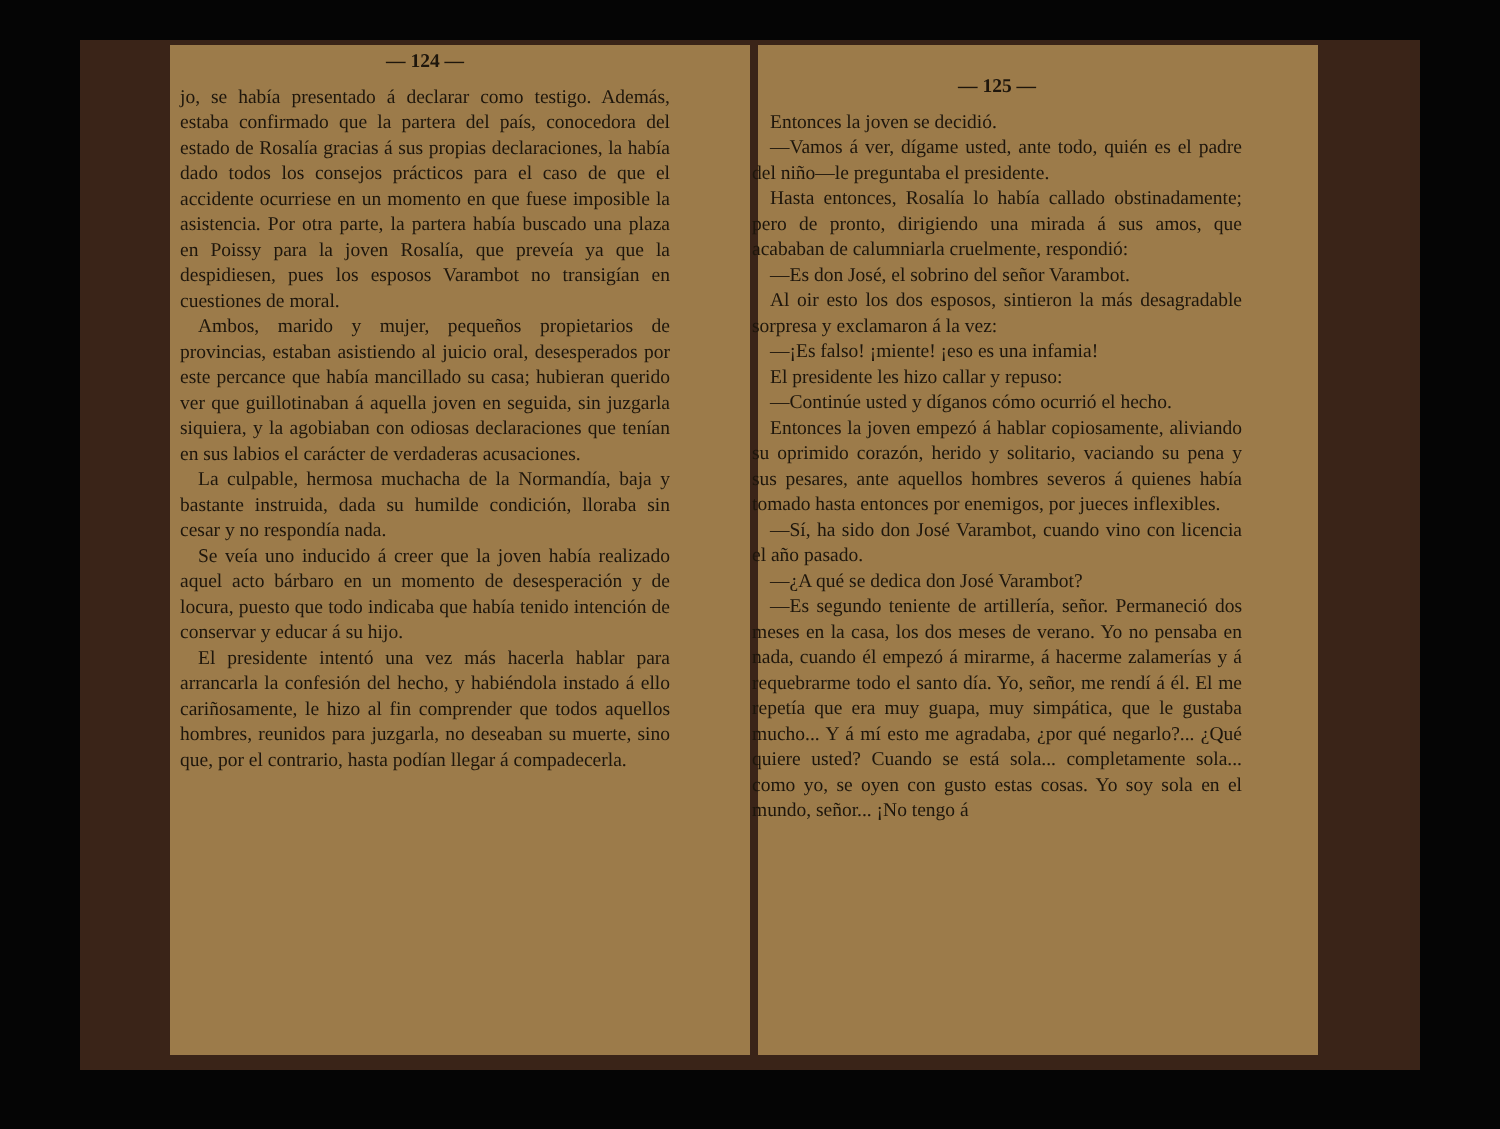— 124 —
jo, se había presentado á declarar como testigo. Además, estaba confirmado que la partera del país, conocedora del estado de Rosalía gracias á sus propias declaraciones, la había dado todos los consejos prácticos para el caso de que el accidente ocurriese en un momento en que fuese imposible la asistencia. Por otra parte, la partera había buscado una plaza en Poissy para la joven Rosalía, que preveía ya que la despidiesen, pues los esposos Varambot no transigían en cuestiones de moral.
Ambos, marido y mujer, pequeños propietarios de provincias, estaban asistiendo al juicio oral, desesperados por este percance que había mancillado su casa; hubieran querido ver que guillotinaban á aquella joven en seguida, sin juzgarla siquiera, y la agobiaban con odiosas declaraciones que tenían en sus labios el carácter de verdaderas acusaciones.
La culpable, hermosa muchacha de la Normandía, baja y bastante instruida, dada su humilde condición, lloraba sin cesar y no respondía nada.
Se veía uno inducido á creer que la joven había realizado aquel acto bárbaro en un momento de desesperación y de locura, puesto que todo indicaba que había tenido intención de conservar y educar á su hijo.
El presidente intentó una vez más hacerla hablar para arrancarla la confesión del hecho, y habiéndola instado á ello cariñosamente, le hizo al fin comprender que todos aquellos hombres, reunidos para juzgarla, no deseaban su muerte, sino que, por el contrario, hasta podían llegar á compadecerla.
— 125 —
Entonces la joven se decidió.
—Vamos á ver, dígame usted, ante todo, quién es el padre del niño—le preguntaba el presidente.
Hasta entonces, Rosalía lo había callado obstinadamente; pero de pronto, dirigiendo una mirada á sus amos, que acababan de calumniarla cruelmente, respondió:
—Es don José, el sobrino del señor Varambot.
Al oir esto los dos esposos, sintieron la más desagradable sorpresa y exclamaron á la vez:
—¡Es falso! ¡miente! ¡eso es una infamia!
El presidente les hizo callar y repuso:
—Continúe usted y díganos cómo ocurrió el hecho.
Entonces la joven empezó á hablar copiosamente, aliviando su oprimido corazón, herido y solitario, vaciando su pena y sus pesares, ante aquellos hombres severos á quienes había tomado hasta entonces por enemigos, por jueces inflexibles.
—Sí, ha sido don José Varambot, cuando vino con licencia el año pasado.
—¿A qué se dedica don José Varambot?
—Es segundo teniente de artillería, señor. Permaneció dos meses en la casa, los dos meses de verano. Yo no pensaba en nada, cuando él empezó á mirarme, á hacerme zalamerías y á requebrarme todo el santo día. Yo, señor, me rendí á él. El me repetía que era muy guapa, muy simpática, que le gustaba mucho... Y á mí esto me agradaba, ¿por qué negarlo?... ¿Qué quiere usted? Cuando se está sola... completamente sola... como yo, se oyen con gusto estas cosas. Yo soy sola en el mundo, señor... ¡No tengo á